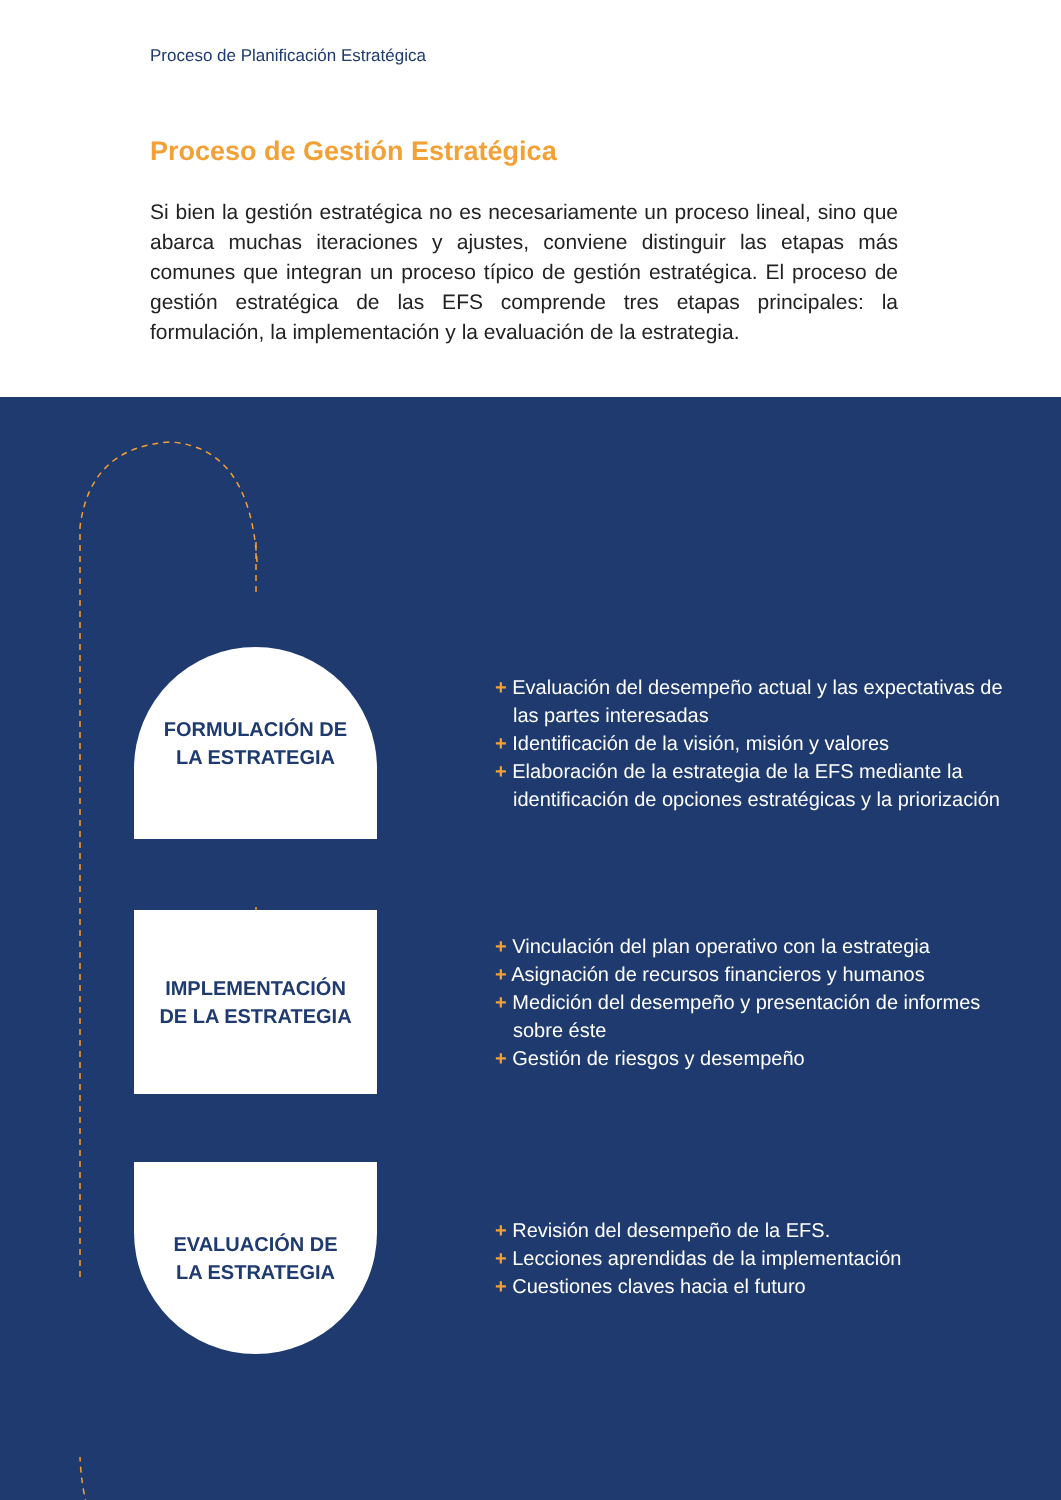Proceso de Planificación Estratégica
Proceso de Gestión Estratégica
Si bien la gestión estratégica no es necesariamente un proceso lineal, sino que abarca muchas iteraciones y ajustes, conviene distinguir las etapas más comunes que integran un proceso típico de gestión estratégica. El proceso de gestión estratégica de las EFS comprende tres etapas principales: la formulación, la implementación y la evaluación de la estrategia.
FORMULACIÓN DE
LA ESTRATEGIA
+ Evaluación del desempeño actual y las expectativas de las partes interesadas
+ Identificación de la visión, misión y valores
+ Elaboración de la estrategia de la EFS mediante la identificación de opciones estratégicas y la priorización
IMPLEMENTACIÓN
DE LA ESTRATEGIA
+ Vinculación del plan operativo con la estrategia
+ Asignación de recursos financieros y humanos
+ Medición del desempeño y presentación de informes sobre éste
+ Gestión de riesgos y desempeño
EVALUACIÓN DE
LA ESTRATEGIA
+ Revisión del desempeño de la EFS.
+ Lecciones aprendidas de la implementación
+ Cuestiones claves hacia el futuro